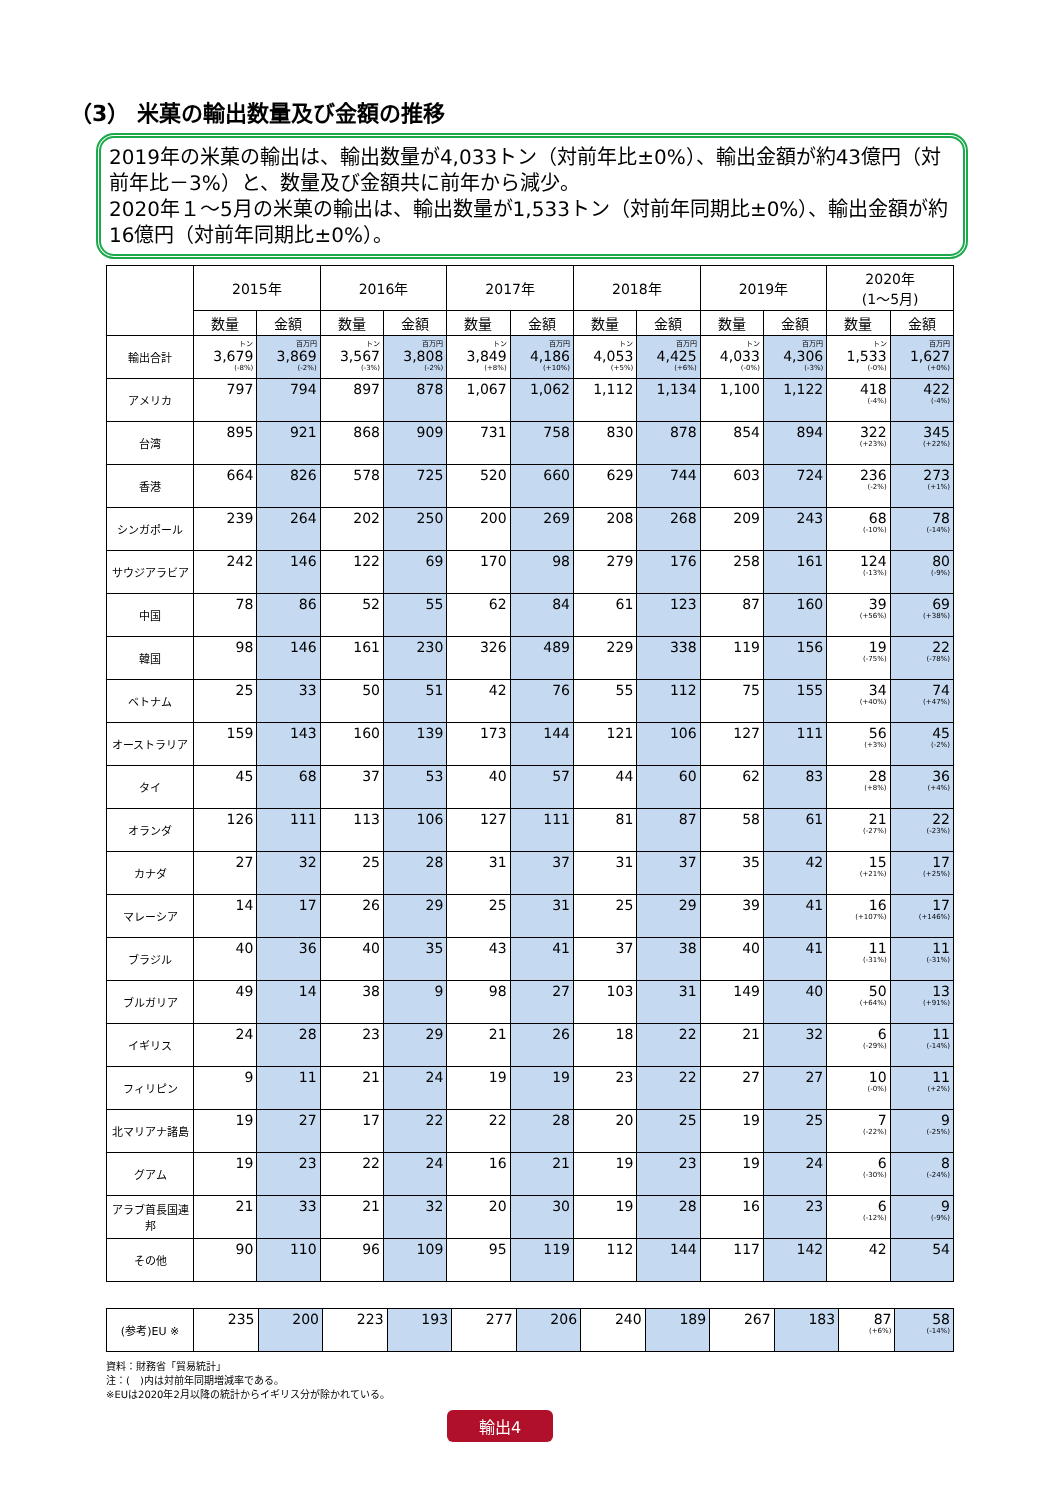（3） 米菓の輸出数量及び金額の推移
2019年の米菓の輸出は、輸出数量が4,033トン（対前年比±0%）、輸出金額が約43億円（対前年比－3%）と、数量及び金額共に前年から減少。
2020年１～5月の米菓の輸出は、輸出数量が1,533トン（対前年同期比±0%）、輸出金額が約16億円（対前年同期比±0%）。
| | 2015年 | | 2016年 | | 2017年 | | 2018年 | | 2019年 | | 2020年 (1～5月) | |
| --- | --- | --- | --- | --- | --- | --- | --- | --- | --- | --- | --- | --- |
| | 数量 | 金額 | 数量 | 金額 | 数量 | 金額 | 数量 | 金額 | 数量 | 金額 | 数量 | 金額 |
| 輸出合計 | トン 3,679 (-8%) | 百万円 3,869 (-2%) | トン 3,567 (-3%) | 百万円 3,808 (-2%) | トン 3,849 (+8%) | 百万円 4,186 (+10%) | トン 4,053 (+5%) | 百万円 4,425 (+6%) | トン 4,033 (-0%) | 百万円 4,306 (-3%) | トン 1,533 (-0%) | 百万円 1,627 (+0%) |
| アメリカ | 797 | 794 | 897 | 878 | 1,067 | 1,062 | 1,112 | 1,134 | 1,100 | 1,122 | 418 (-4%) | 422 (-4%) |
| 台湾 | 895 | 921 | 868 | 909 | 731 | 758 | 830 | 878 | 854 | 894 | 322 (+23%) | 345 (+22%) |
| 香港 | 664 | 826 | 578 | 725 | 520 | 660 | 629 | 744 | 603 | 724 | 236 (-2%) | 273 (+1%) |
| シンガポール | 239 | 264 | 202 | 250 | 200 | 269 | 208 | 268 | 209 | 243 | 68 (-10%) | 78 (-14%) |
| サウジアラビア | 242 | 146 | 122 | 69 | 170 | 98 | 279 | 176 | 258 | 161 | 124 (-13%) | 80 (-9%) |
| 中国 | 78 | 86 | 52 | 55 | 62 | 84 | 61 | 123 | 87 | 160 | 39 (+56%) | 69 (+38%) |
| 韓国 | 98 | 146 | 161 | 230 | 326 | 489 | 229 | 338 | 119 | 156 | 19 (-75%) | 22 (-78%) |
| ベトナム | 25 | 33 | 50 | 51 | 42 | 76 | 55 | 112 | 75 | 155 | 34 (+40%) | 74 (+47%) |
| オーストラリア | 159 | 143 | 160 | 139 | 173 | 144 | 121 | 106 | 127 | 111 | 56 (+3%) | 45 (-2%) |
| タイ | 45 | 68 | 37 | 53 | 40 | 57 | 44 | 60 | 62 | 83 | 28 (+8%) | 36 (+4%) |
| オランダ | 126 | 111 | 113 | 106 | 127 | 111 | 81 | 87 | 58 | 61 | 21 (-27%) | 22 (-23%) |
| カナダ | 27 | 32 | 25 | 28 | 31 | 37 | 31 | 37 | 35 | 42 | 15 (+21%) | 17 (+25%) |
| マレーシア | 14 | 17 | 26 | 29 | 25 | 31 | 25 | 29 | 39 | 41 | 16 (+107%) | 17 (+146%) |
| ブラジル | 40 | 36 | 40 | 35 | 43 | 41 | 37 | 38 | 40 | 41 | 11 (-31%) | 11 (-31%) |
| ブルガリア | 49 | 14 | 38 | 9 | 98 | 27 | 103 | 31 | 149 | 40 | 50 (+64%) | 13 (+91%) |
| イギリス | 24 | 28 | 23 | 29 | 21 | 26 | 18 | 22 | 21 | 32 | 6 (-29%) | 11 (-14%) |
| フィリピン | 9 | 11 | 21 | 24 | 19 | 19 | 23 | 22 | 27 | 27 | 10 (-0%) | 11 (+2%) |
| 北マリアナ諸島 | 19 | 27 | 17 | 22 | 22 | 28 | 20 | 25 | 19 | 25 | 7 (-22%) | 9 (-25%) |
| グアム | 19 | 23 | 22 | 24 | 16 | 21 | 19 | 23 | 19 | 24 | 6 (-30%) | 8 (-24%) |
| アラブ首長国連邦 | 21 | 33 | 21 | 32 | 20 | 30 | 19 | 28 | 16 | 23 | 6 (-12%) | 9 (-9%) |
| その他 | 90 | 110 | 96 | 109 | 95 | 119 | 112 | 144 | 117 | 142 | 42 | 54 |
| (参考)EU ※ | 235 | 200 | 223 | 193 | 277 | 206 | 240 | 189 | 267 | 183 | 87 (+6%) | 58 (-14%) |
資料：財務省「貿易統計」
注：(　)内は対前年同期増減率である。
※EUは2020年2月以降の統計からイギリス分が除かれている。
輸出4